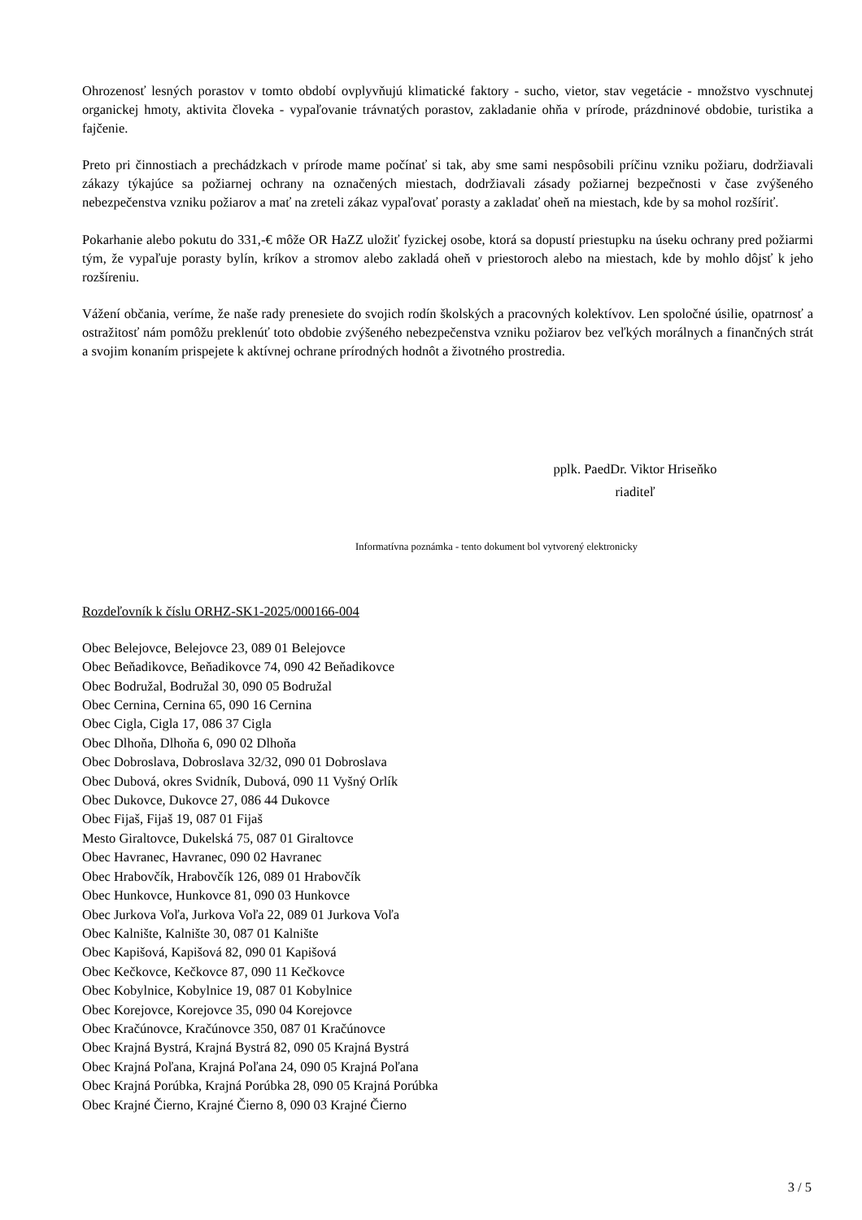Ohrozenosť lesných porastov v tomto období ovplyvňujú klimatické faktory - sucho, vietor, stav vegetácie - množstvo vyschnutej organickej hmoty, aktivita človeka - vypaľovanie trávnatých porastov, zakladanie ohňa v prírode, prázdninové obdobie, turistika a fajčenie.
Preto pri činnostiach a prechádzkach v prírode mame počínať si tak, aby sme sami nespôsobili príčinu vzniku požiaru, dodržiavali zákazy týkajúce sa požiarnej ochrany na označených miestach, dodržiavali zásady požiarnej bezpečnosti v čase zvýšeného nebezpečenstva vzniku požiarov a mať na zreteli zákaz vypaľovať porasty a zakladať oheň na miestach, kde by sa mohol rozšíriť.
Pokarhanie alebo pokutu do 331,-€ môže OR HaZZ uložiť fyzickej osobe, ktorá sa dopustí priestupku na úseku ochrany pred požiarmi tým, že vypaľuje porasty bylín, kríkov a stromov alebo zakladá oheň v priestoroch alebo na miestach, kde by mohlo dôjsť k jeho rozšíreniu.
Vážení občania, veríme, že naše rady prenesiete do svojich rodín školských a pracovných kolektívov. Len spoločné úsilie, opatrnosť a ostražitosť nám pomôžu preklenúť toto obdobie zvýšeného nebezpečenstva vzniku požiarov bez veľkých morálnych a finančných strát a svojim konaním prispejete k aktívnej ochrane prírodných hodnôt a životného prostredia.
pplk. PaedDr. Viktor Hriseňko
riaditeľ
Informatívna poznámka - tento dokument bol vytvorený elektronicky
Rozdeľovník k číslu ORHZ-SK1-2025/000166-004
Obec Belejovce, Belejovce 23, 089 01 Belejovce
Obec Beňadikovce, Beňadikovce 74, 090 42 Beňadikovce
Obec Bodružal, Bodružal 30, 090 05 Bodružal
Obec Cernina, Cernina 65, 090 16 Cernina
Obec Cigla, Cigla 17, 086 37 Cigla
Obec Dlhoňa, Dlhoňa 6, 090 02 Dlhoňa
Obec Dobroslava, Dobroslava 32/32, 090 01 Dobroslava
Obec Dubová, okres Svidník, Dubová, 090 11 Vyšný Orlík
Obec Dukovce, Dukovce 27, 086 44 Dukovce
Obec Fijaš, Fijaš 19, 087 01 Fijaš
Mesto Giraltovce, Dukelská 75, 087 01 Giraltovce
Obec Havranec, Havranec, 090 02 Havranec
Obec Hrabovčík, Hrabovčík 126, 089 01 Hrabovčík
Obec Hunkovce, Hunkovce 81, 090 03 Hunkovce
Obec Jurkova Voľa, Jurkova Voľa 22, 089 01 Jurkova Voľa
Obec Kalnište, Kalnište 30, 087 01 Kalnište
Obec Kapišová, Kapišová 82, 090 01 Kapišová
Obec Kečkovce, Kečkovce 87, 090 11 Kečkovce
Obec Kobylnice, Kobylnice 19, 087 01 Kobylnice
Obec Korejovce, Korejovce 35, 090 04 Korejovce
Obec Kračúnovce, Kračúnovce 350, 087 01 Kračúnovce
Obec Krajná Bystrá, Krajná Bystrá 82, 090 05 Krajná Bystrá
Obec Krajná Poľana, Krajná Poľana 24, 090 05 Krajná Poľana
Obec Krajná Porúbka, Krajná Porúbka 28, 090 05 Krajná Porúbka
Obec Krajné Čierno, Krajné Čierno 8, 090 03 Krajné Čierno
3 / 5